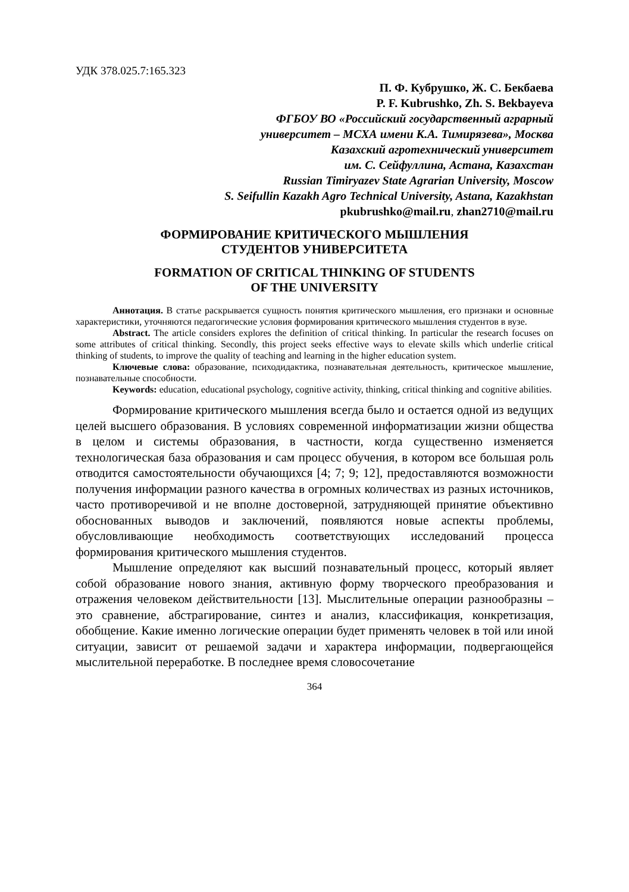УДК 378.025.7:165.323
П. Ф. Кубрушко, Ж. С. Бекбаева
P. F. Kubrushko, Zh. S. Bekbayeva
ФГБОУ ВО «Российский государственный аграрный
университет – МСХА имени К.А. Тимирязева», Москва
Казахский агротехнический университет
им. С. Сейфуллина, Астана, Казахстан
Russian Timiryazev State Agrarian University, Moscow
S. Seifullin Kazakh Agro Technical University, Astana, Kazakhstan
pkubrushko@mail.ru, zhan2710@mail.ru
ФОРМИРОВАНИЕ КРИТИЧЕСКОГО МЫШЛЕНИЯ
СТУДЕНТОВ УНИВЕРСИТЕТА
FORMATION OF CRITICAL THINKING OF STUDENTS
OF THE UNIVERSITY
Аннотация. В статье раскрывается сущность понятия критического мышления, его признаки и основные характеристики, уточняются педагогические условия формирования критического мышления студентов в вузе.
Abstract. The article considers explores the definition of critical thinking. In particular the research focuses on some attributes of critical thinking. Secondly, this project seeks effective ways to elevate skills which underlie critical thinking of students, to improve the quality of teaching and learning in the higher education system.
Ключевые слова: образование, психодидактика, познавательная деятельность, критическое мышление, познавательные способности.
Keywords: education, educational psychology, cognitive activity, thinking, critical thinking and cognitive abilities.
Формирование критического мышления всегда было и остается одной из ведущих целей высшего образования. В условиях современной информатизации жизни общества в целом и системы образования, в частности, когда существенно изменяется технологическая база образования и сам процесс обучения, в котором все большая роль отводится самостоятельности обучающихся [4; 7; 9; 12], предоставляются возможности получения информации разного качества в огромных количествах из разных источников, часто противоречивой и не вполне достоверной, затрудняющей принятие объективно обоснованных выводов и заключений, появляются новые аспекты проблемы, обусловливающие необходимость соответствующих исследований процесса формирования критического мышления студентов.
Мышление определяют как высший познавательный процесс, который являет собой образование нового знания, активную форму творческого преобразования и отражения человеком действительности [13]. Мыслительные операции разнообразны – это сравнение, абстрагирование, синтез и анализ, классификация, конкретизация, обобщение. Какие именно логические операции будет применять человек в той или иной ситуации, зависит от решаемой задачи и характера информации, подвергающейся мыслительной переработке. В последнее время словосочетание
364